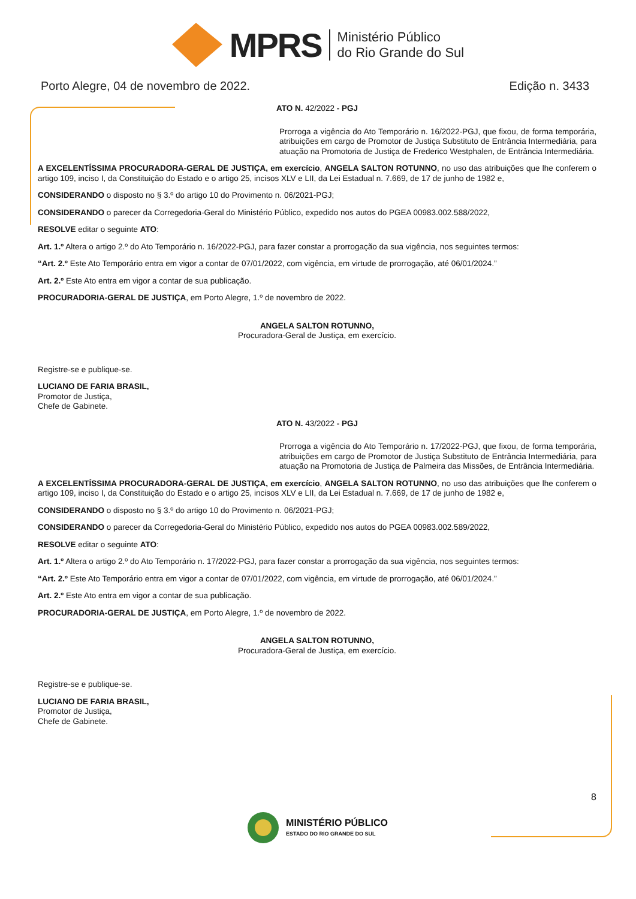MPRS
Ministério Público
do Rio Grande do Sul
Porto Alegre, 04 de novembro de 2022. Edição n. 3433
ATO N. 42/2022 - PGJ
Prorroga a vigência do Ato Temporário n. 16/2022-PGJ, que fixou, de forma temporária, atribuições em cargo de Promotor de Justiça Substituto de Entrância Intermediária, para atuação na Promotoria de Justiça de Frederico Westphalen, de Entrância Intermediária.
A EXCELENTÍSSIMA PROCURADORA-GERAL DE JUSTIÇA, em exercício, ANGELA SALTON ROTUNNO, no uso das atribuições que lhe conferem o artigo 109, inciso I, da Constituição do Estado e o artigo 25, incisos XLV e LII, da Lei Estadual n. 7.669, de 17 de junho de 1982 e,
CONSIDERANDO o disposto no § 3.º do artigo 10 do Provimento n. 06/2021-PGJ;
CONSIDERANDO o parecer da Corregedoria-Geral do Ministério Público, expedido nos autos do PGEA 00983.002.588/2022,
RESOLVE editar o seguinte ATO:
Art. 1.º Altera o artigo 2.º do Ato Temporário n. 16/2022-PGJ, para fazer constar a prorrogação da sua vigência, nos seguintes termos:
“Art. 2.º Este Ato Temporário entra em vigor a contar de 07/01/2022, com vigência, em virtude de prorrogação, até 06/01/2024.”
Art. 2.º Este Ato entra em vigor a contar de sua publicação.
PROCURADORIA-GERAL DE JUSTIÇA, em Porto Alegre, 1.º de novembro de 2022.
ANGELA SALTON ROTUNNO,
Procuradora-Geral de Justiça, em exercício.
Registre-se e publique-se.
LUCIANO DE FARIA BRASIL,
Promotor de Justiça,
Chefe de Gabinete.
ATO N. 43/2022 - PGJ
Prorroga a vigência do Ato Temporário n. 17/2022-PGJ, que fixou, de forma temporária, atribuições em cargo de Promotor de Justiça Substituto de Entrância Intermediária, para atuação na Promotoria de Justiça de Palmeira das Missões, de Entrância Intermediária.
A EXCELENTÍSSIMA PROCURADORA-GERAL DE JUSTIÇA, em exercício, ANGELA SALTON ROTUNNO, no uso das atribuições que lhe conferem o artigo 109, inciso I, da Constituição do Estado e o artigo 25, incisos XLV e LII, da Lei Estadual n. 7.669, de 17 de junho de 1982 e,
CONSIDERANDO o disposto no § 3.º do artigo 10 do Provimento n. 06/2021-PGJ;
CONSIDERANDO o parecer da Corregedoria-Geral do Ministério Público, expedido nos autos do PGEA 00983.002.589/2022,
RESOLVE editar o seguinte ATO:
Art. 1.º Altera o artigo 2.º do Ato Temporário n. 17/2022-PGJ, para fazer constar a prorrogação da sua vigência, nos seguintes termos:
“Art. 2.º Este Ato Temporário entra em vigor a contar de 07/01/2022, com vigência, em virtude de prorrogação, até 06/01/2024.”
Art. 2.º Este Ato entra em vigor a contar de sua publicação.
PROCURADORIA-GERAL DE JUSTIÇA, em Porto Alegre, 1.º de novembro de 2022.
ANGELA SALTON ROTUNNO,
Procuradora-Geral de Justiça, em exercício.
Registre-se e publique-se.
LUCIANO DE FARIA BRASIL,
Promotor de Justiça,
Chefe de Gabinete.
8
MINISTÉRIO PÚBLICO
ESTADO DO RIO GRANDE DO SUL